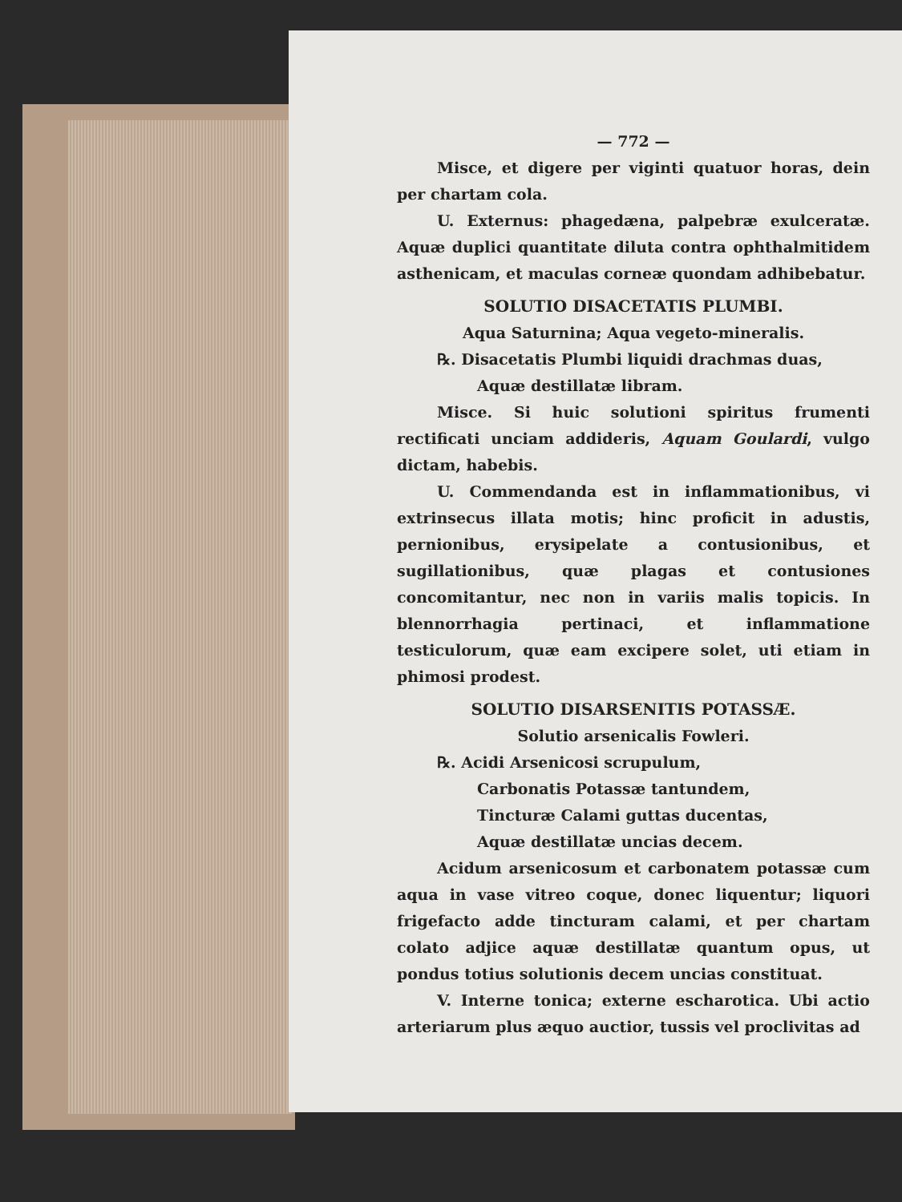— 772 —
Misce, et digere per viginti quatuor horas, dein per chartam cola.
U. Externus: phagedæna, palpebræ exulceratæ. Aquæ duplici quantitate diluta contra ophthalmitidem asthenicam, et maculas corneæ quondam adhibebatur.
SOLUTIO DISACETATIS PLUMBI.
Aqua Saturnina; Aqua vegeto-mineralis.
℞. Disacetatis Plumbi liquidi drachmas duas,
Aquæ destillatæ libram.
Misce. Si huic solutioni spiritus frumenti rectificati unciam addideris, Aquam Goulardi, vulgo dictam, habebis.
U. Commendanda est in inflammationibus, vi extrinsecus illata motis; hinc proficit in adustis, pernionibus, erysipelate a contusionibus, et sugillationibus, quæ plagas et contusiones concomitantur, nec non in variis malis topicis. In blennorrhagia pertinaci, et inflammatione testiculorum, quæ eam excipere solet, uti etiam in phimosi prodest.
SOLUTIO DISARSENITIS POTASSÆ.
Solutio arsenicalis Fowleri.
℞. Acidi Arsenicosi scrupulum,
Carbonatis Potassæ tantundem,
Tincturæ Calami guttas ducentas,
Aquæ destillatæ uncias decem.
Acidum arsenicosum et carbonatem potassæ cum aqua in vase vitreo coque, donec liquentur; liquori frigefacto adde tincturam calami, et per chartam colato adjice aquæ destillatæ quantum opus, ut pondus totius solutionis decem uncias constituat.
V. Interne tonica; externe escharotica. Ubi actio arteriarum plus æquo auctior, tussis vel proclivitas ad